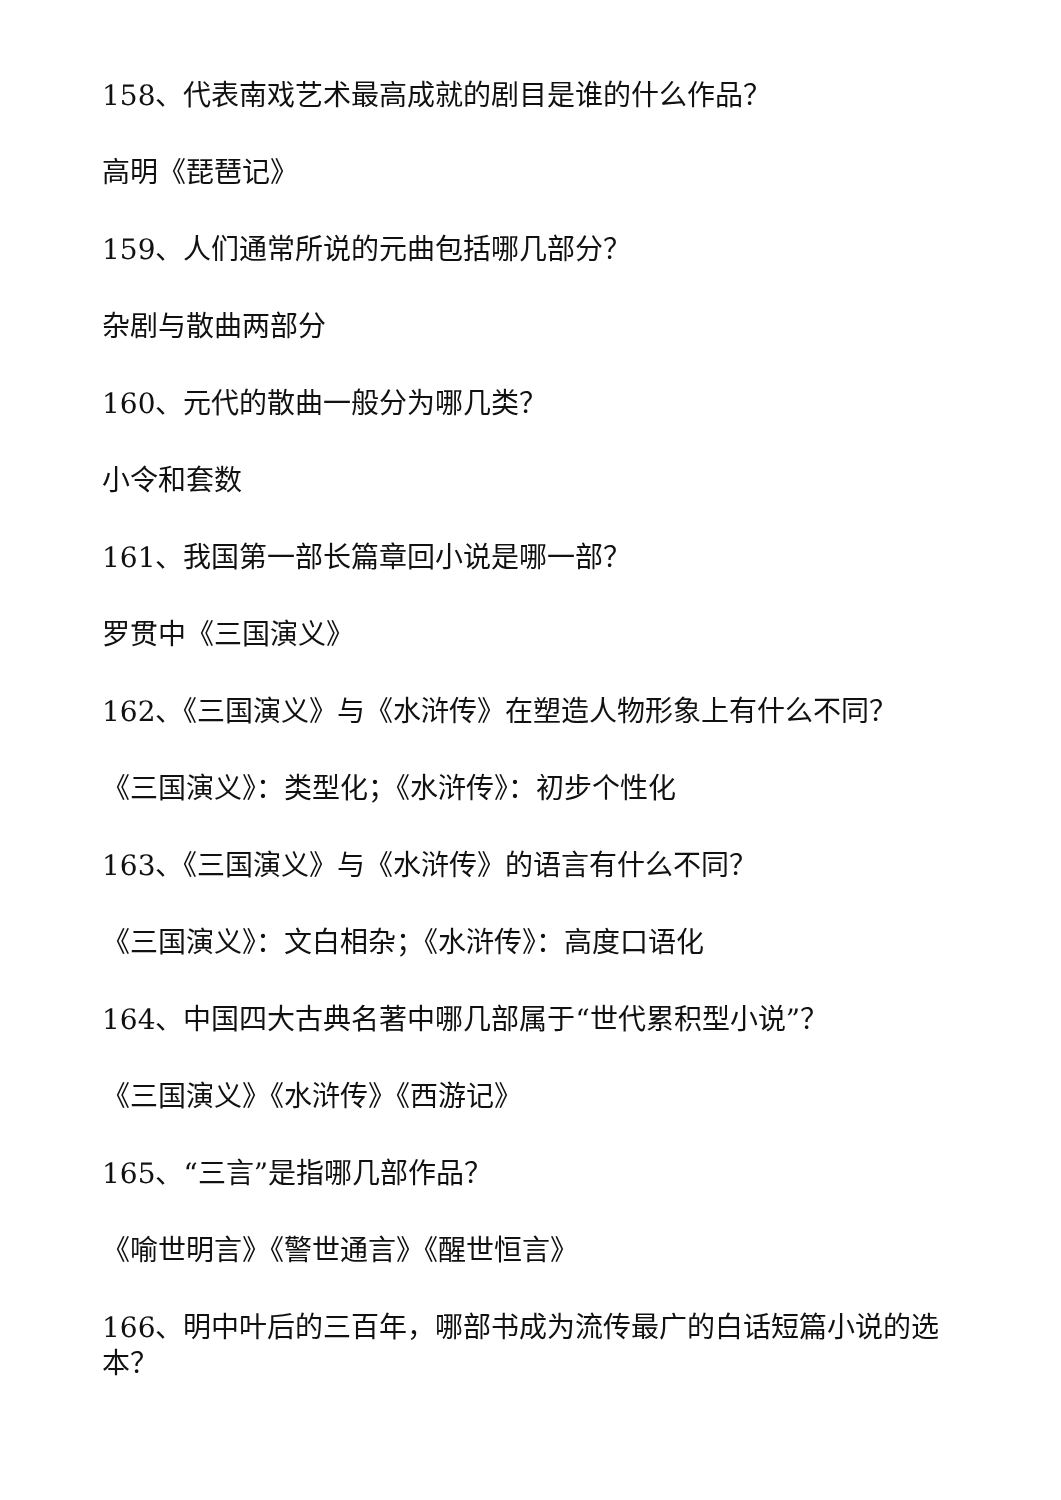158、代表南戏艺术最高成就的剧目是谁的什么作品？
高明《琵琶记》
159、人们通常所说的元曲包括哪几部分？
杂剧与散曲两部分
160、元代的散曲一般分为哪几类？
小令和套数
161、我国第一部长篇章回小说是哪一部？
罗贯中《三国演义》
162、《三国演义》与《水浒传》在塑造人物形象上有什么不同？
《三国演义》：类型化；《水浒传》：初步个性化
163、《三国演义》与《水浒传》的语言有什么不同？
《三国演义》：文白相杂；《水浒传》：高度口语化
164、中国四大古典名著中哪几部属于“世代累积型小说”？
《三国演义》《水浒传》《西游记》
165、“三言”是指哪几部作品？
《喻世明言》《警世通言》《醒世恒言》
166、明中叶后的三百年，哪部书成为流传最广的白话短篇小说的选本？